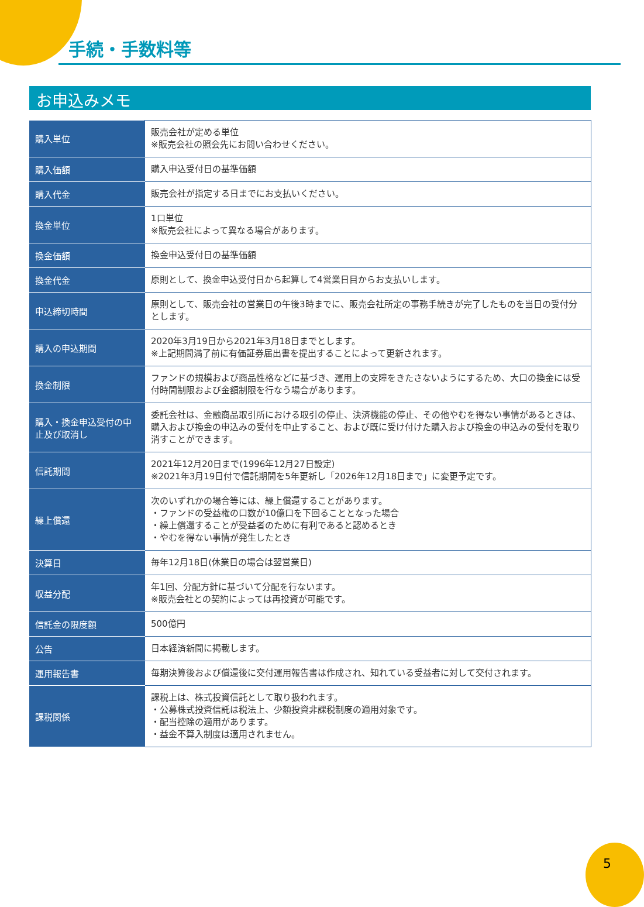手続・手数料等
お申込みメモ
| 購入単位 | 販売会社が定める単位 ※販売会社の照会先にお問い合わせください。 |
| 購入価額 | 購入申込受付日の基準価額 |
| 購入代金 | 販売会社が指定する日までにお支払いください。 |
| 換金単位 | 1口単位 ※販売会社によって異なる場合があります。 |
| 換金価額 | 換金申込受付日の基準価額 |
| 換金代金 | 原則として、換金申込受付日から起算して4営業日目からお支払いします。 |
| 申込締切時間 | 原則として、販売会社の営業日の午後3時までに、販売会社所定の事務手続きが完了したものを当日の受付分とします。 |
| 購入の申込期間 | 2020年3月19日から2021年3月18日までとします。 ※上記期間満了前に有価証券届出書を提出することによって更新されます。 |
| 換金制限 | ファンドの規模および商品性格などに基づき、運用上の支障をきたさないようにするため、大口の換金には受付時間制限および金額制限を行なう場合があります。 |
| 購入・換金申込受付の中止及び取消し | 委託会社は、金融商品取引所における取引の停止、決済機能の停止、その他やむを得ない事情があるときは、購入および換金の申込みの受付を中止すること、および既に受け付けた購入および換金の申込みの受付を取り消すことができます。 |
| 信託期間 | 2021年12月20日まで(1996年12月27日設定) ※2021年3月19日付で信託期間を5年更新し「2026年12月18日まで」に変更予定です。 |
| 繰上償還 | 次のいずれかの場合等には、繰上償還することがあります。 ・ファンドの受益権の口数が10億口を下回ることとなった場合 ・繰上償還することが受益者のために有利であると認めるとき ・やむを得ない事情が発生したとき |
| 決算日 | 毎年12月18日(休業日の場合は翌営業日) |
| 収益分配 | 年1回、分配方針に基づいて分配を行ないます。 ※販売会社との契約によっては再投資が可能です。 |
| 信託金の限度額 | 500億円 |
| 公告 | 日本経済新聞に掲載します。 |
| 運用報告書 | 毎期決算後および償還後に交付運用報告書は作成され、知れている受益者に対して交付されます。 |
| 課税関係 | 課税上は、株式投資信託として取り扱われます。 ・公募株式投資信託は税法上、少額投資非課税制度の適用対象です。 ・配当控除の適用があります。 ・益金不算入制度は適用されません。 |
5